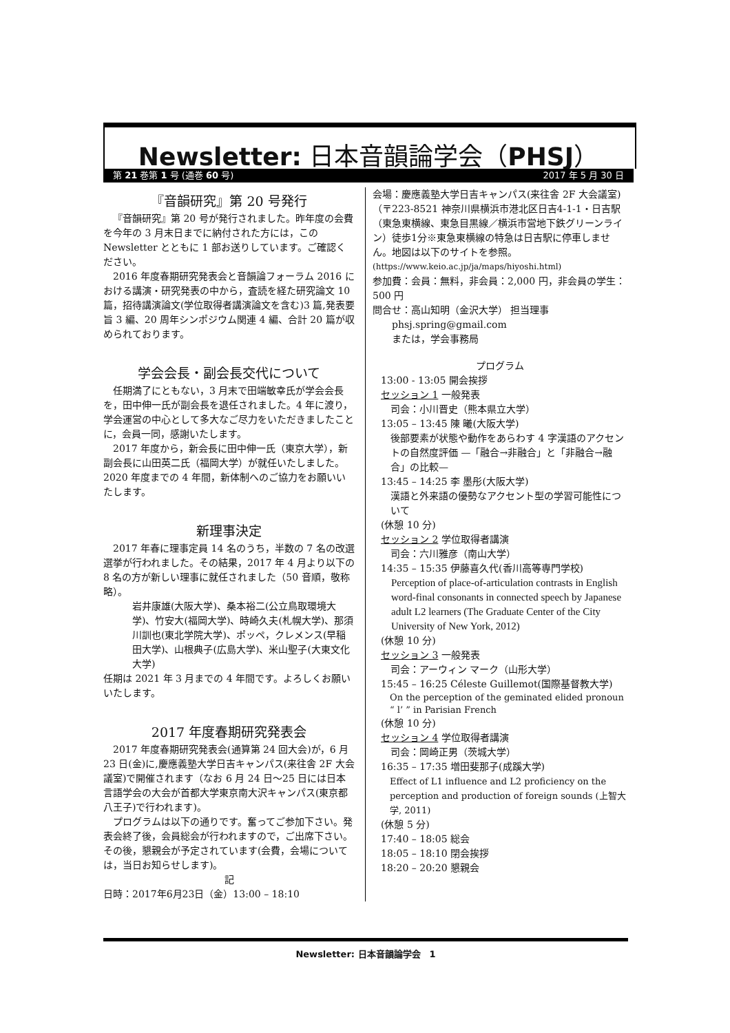Newsletter: 日本音韻論学会（PHSJ）
第 21 巻第 1 号 (通巻 60 号) 2017 年 5 月 30 日
『音韻研究』第 20 号発行
『音韻研究』第 20 号が発行されました。昨年度の会費を今年の 3 月末日までに納付された方には，この Newsletter とともに 1 部お送りしています。ご確認ください。
2016 年度春期研究発表会と音韻論フォーラム 2016 における講演・研究発表の中から，査読を経た研究論文 10 篇，招待講演論文(学位取得者講演論文を含む)3 篇,発表要旨 3 編、20 周年シンポジウム関連 4 編、合計 20 篇が収められております。
学会会長・副会長交代について
任期満了にともない，3 月末で田端敏幸氏が学会会長を，田中伸一氏が副会長を退任されました。4 年に渡り，学会運営の中心として多大なご尽力をいただきましたことに，会員一同，感謝いたします。
2017 年度から，新会長に田中伸一氏（東京大学），新副会長に山田英二氏（福岡大学）が就任いたしました。2020 年度までの 4 年間，新体制へのご協力をお願いいたします。
新理事決定
2017 年春に理事定員 14 名のうち，半数の 7 名の改選選挙が行われました。その結果，2017 年 4 月より以下の 8 名の方が新しい理事に就任されました（50 音順，敬称略）。
岩井康雄(大阪大学)、桑本裕二(公立鳥取環境大学)、竹安大(福岡大学)、時崎久夫(札幌大学)、那須川訓也(東北学院大学)、ポッペ，クレメンス(早稲田大学)、山根典子(広島大学)、米山聖子(大東文化大学)
任期は 2021 年 3 月までの 4 年間です。よろしくお願いいたします。
2017 年度春期研究発表会
2017 年度春期研究発表会(通算第 24 回大会)が，6 月 23 日(金)に,慶應義塾大学日吉キャンパス(来往舎 2F 大会議室)で開催されます（なお 6 月 24 日～25 日には日本言語学会の大会が首都大学東京南大沢キャンパス(東京都八王子)で行われます)。
プログラムは以下の通りです。奮ってご参加下さい。発表会終了後，会員総会が行われますので，ご出席下さい。その後，懇親会が予定されています(会費，会場については，当日お知らせします)。
記
日時：2017年6月23日（金）13:00 – 18:10
会場：慶應義塾大学日吉キャンパス(来往舎 2F 大会議室)（〒223-8521 神奈川県横浜市港北区日吉4-1-1・日吉駅（東急東横線、東急目黒線／横浜市営地下鉄グリーンライン）徒歩1分※東急東横線の特急は日吉駅に停車しません。地図は以下のサイトを参照。
(https://www.keio.ac.jp/ja/maps/hiyoshi.html)
参加費：会員：無料，非会員：2,000 円，非会員の学生：500 円
問合せ：高山知明（金沢大学） 担当理事
　　phsj.spring@gmail.com
　　または，学会事務局
プログラム
13:00 - 13:05 開会挨拶
セッション 1 一般発表
　司会：小川晋史（熊本県立大学）
13:05 – 13:45 陳 曦(大阪大学)
後部要素が状態や動作をあらわす 4 字漢語のアクセントの自然度評価 —「融合→非融合」と「非融合→融合」の比較—
13:45 – 14:25 李 墨彤(大阪大学)
漢語と外来語の優勢なアクセント型の学習可能性について
(休憩 10 分)
セッション 2 学位取得者講演
　司会：六川雅彦（南山大学）
14:35 – 15:35 伊藤喜久代(香川高等専門学校)
Perception of place-of-articulation contrasts in English word-final consonants in connected speech by Japanese adult L2 learners (The Graduate Center of the City University of New York, 2012)
(休憩 10 分)
セッション 3 一般発表
　司会：アーウィン マーク（山形大学）
15:45 – 16:25 Céleste Guillemot(国際基督教大学)
On the perception of the geminated elided pronoun “ l’ ” in Parisian French
(休憩 10 分)
セッション 4 学位取得者講演
　司会：岡崎正男（茨城大学）
16:35 – 17:35 増田斐那子(成蹊大学)
Effect of L1 influence and L2 proficiency on the perception and production of foreign sounds (上智大学, 2011)
(休憩 5 分)
17:40 – 18:05 総会
18:05 – 18:10 閉会挨拶
18:20 – 20:20 懇親会
Newsletter: 日本音韻論学会　1